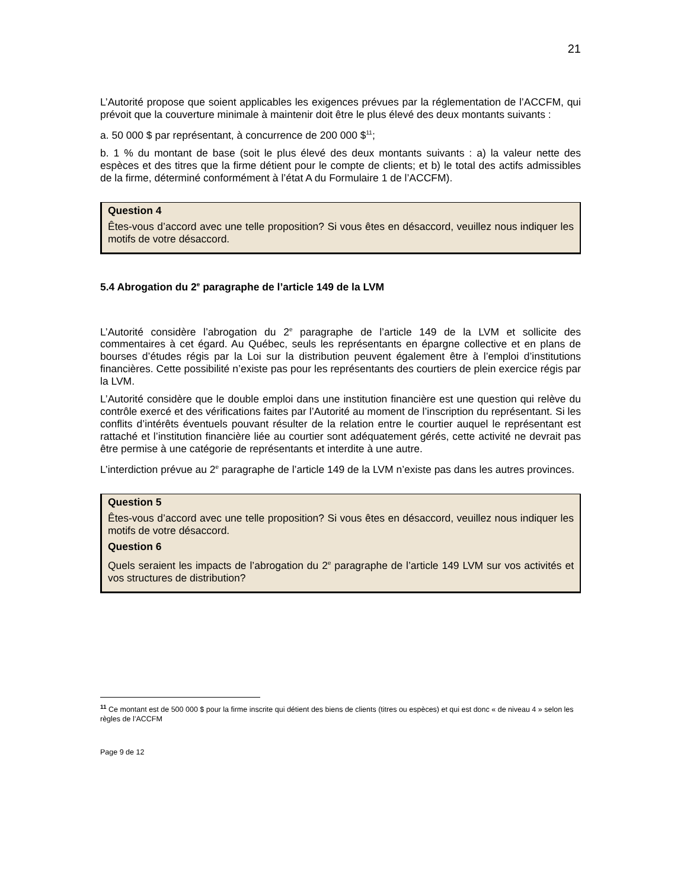21
L’Autorité propose que soient applicables les exigences prévues par la réglementation de l’ACCFM, qui prévoit que la couverture minimale à maintenir doit être le plus élevé des deux montants suivants :
a. 50 000 $ par représentant, à concurrence de 200 000 $<sup>11</sup>;
b. 1 % du montant de base (soit le plus élevé des deux montants suivants : a) la valeur nette des espèces et des titres que la firme détient pour le compte de clients; et b) le total des actifs admissibles de la firme, déterminé conformément à l’état A du Formulaire 1 de l’ACCFM).
Question 4
Êtes-vous d’accord avec une telle proposition? Si vous êtes en désaccord, veuillez nous indiquer les motifs de votre désaccord.
5.4 Abrogation du 2<sup>e</sup> paragraphe de l’article 149 de la LVM
L’Autorité considère l’abrogation du 2<sup>e</sup> paragraphe de l’article 149 de la LVM et sollicite des commentaires à cet égard. Au Québec, seuls les représentants en épargne collective et en plans de bourses d’études régis par la Loi sur la distribution peuvent également être à l’emploi d’institutions financières. Cette possibilité n’existe pas pour les représentants des courtiers de plein exercice régis par la LVM.
L’Autorité considère que le double emploi dans une institution financière est une question qui relève du contrôle exercé et des vérifications faites par l’Autorité au moment de l’inscription du représentant. Si les conflits d’intérêts éventuels pouvant résulter de la relation entre le courtier auquel le représentant est rattaché et l’institution financière liée au courtier sont adéquatement gérés, cette activité ne devrait pas être permise à une catégorie de représentants et interdite à une autre.
L’interdiction prévue au 2<sup>e</sup> paragraphe de l’article 149 de la LVM n’existe pas dans les autres provinces.
Question 5
Êtes-vous d’accord avec une telle proposition? Si vous êtes en désaccord, veuillez nous indiquer les motifs de votre désaccord.
Question 6
Quels seraient les impacts de l’abrogation du 2<sup>e</sup> paragraphe de l’article 149 LVM sur vos activités et vos structures de distribution?
<sup>11</sup> Ce montant est de 500 000 $ pour la firme inscrite qui détient des biens de clients (titres ou espèces) et qui est donc « de niveau 4 » selon les règles de l’ACCFM
Page 9 de 12